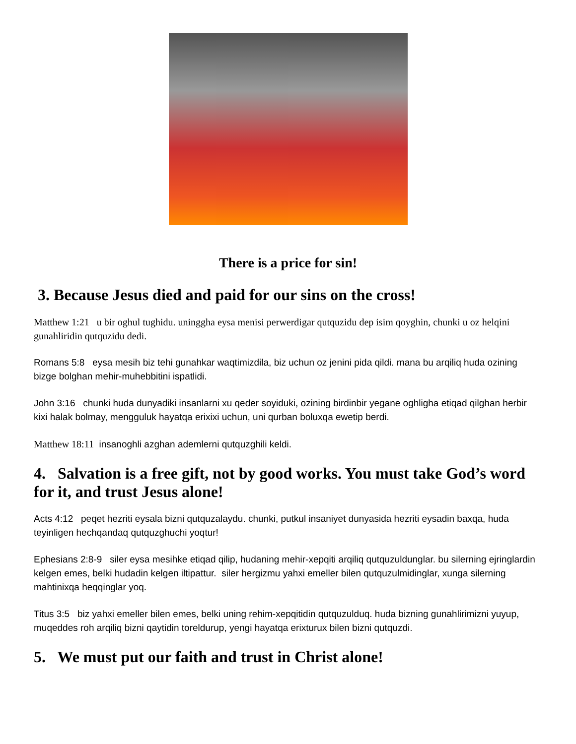There is a price for sin!
3. Because Jesus died and paid for our sins on the cross!
Matthew 1:21 u bir oghul tughidu. uninggha eysa menisi perwerdigar qutquzidu dep isim qoyghin, chunki u oz helqini gunahliridin qutquzidu dedi.
Romans 5:8 eysa mesih biz tehi gunahkar waqtimizdila, biz uchun oz jenini pida qildi. mana bu arqiliq huda ozining bizge bolghan mehir-muhebbitini ispatlidi.
John 3:16 chunki huda dunyadiki insanlarni xu qeder soyiduki, ozining birdinbir yegane oghligha etiqad qilghan herbir kixi halak bolmay, mengguluk hayatqa erixixi uchun, uni qurban boluxqa ewetip berdi.
Matthew 18:11 insanoghli azghan ademlerni qutquzghili keldi.
4. Salvation is a free gift, not by good works. You must take God’s word for it, and trust Jesus alone!
Acts 4:12 peqet hezriti eysala bizni qutquzalaydu. chunki, putkul insaniyet dunyasida hezriti eysadin baxqa, huda teyinligen hechqandaq qutquzghuchi yoqtur!
Ephesians 2:8-9 siler eysa mesihke etiqad qilip, hudaning mehir-xepqiti arqiliq qutquzuldunglar. bu silerning ejringlardin kelgen emes, belki hudadin kelgen iltipattur. siler hergizmu yahxi emeller bilen qutquzulmidinglar, xunga silerning mahtinixqa heqqinglar yoq.
Titus 3:5 biz yahxi emeller bilen emes, belki uning rehim-xepqitidin qutquzulduq. huda bizning gunahlirimizni yuyup, muqeddes roh arqiliq bizni qaytidin toreldurup, yengi hayatqa erixturux bilen bizni qutquzdi.
5. We must put our faith and trust in Christ alone!